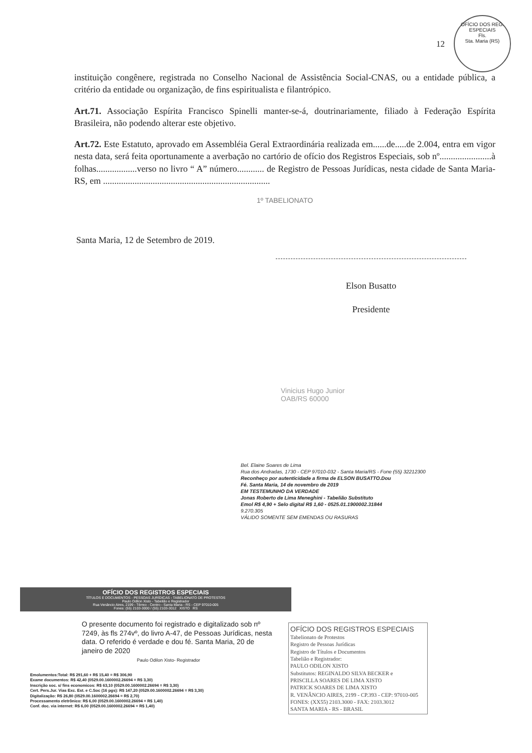OFÍCIO DOS REG. ESPECIAIS
Fls.
Sta. Maria (RS)
12
instituição congênere, registrada no Conselho Nacional de Assistência Social-CNAS, ou a entidade pública, a critério da entidade ou organização, de fins espiritualista e filantrópico.
Art.71. Associação Espírita Francisco Spinelli manter-se-á, doutrinariamente, filiado à Federação Espírita Brasileira, não podendo alterar este objetivo.
Art.72. Este Estatuto, aprovado em Assembléia Geral Extraordinária realizada em......de.....de 2.004, entra em vigor nesta data, será feita oportunamente a averbação no cartório de ofício dos Registros Especiais, sob nº.......................à folhas..................verso no livro “ A” número............ de Registro de Pessoas Jurídicas, nesta cidade de Santa Maria-RS, em ..........................................................................
1º TABELIONATO
Santa Maria, 12 de Setembro de 2019.
Elson Busatto
Presidente
Vinicius Hugo Junior
OAB/RS 60000
Bel. Elaine Soares de Lima
Rua dos Andradas, 1730 - CEP 97010-032 - Santa Maria/RS - Fone (55) 32212300
Reconheço por autenticidade a firma de ELSON BUSATTO.Dou
Fé. Santa Maria, 14 de novembro de 2019
EM TESTEMUNHO DA VERDADE
Jonas Roberto de Lima Meneghini - Tabelião Substituto
Emol R$ 4,90 + Selo digital R$ 1,60 - 0525.01.1900002.31844
9.270.305
VÁLIDO SOMENTE SEM EMENDAS OU RASURAS
OFÍCIO DOS REGISTROS ESPECIAIS
TÍTULOS E DOCUMENTOS - PESSOAS JURÍDICAS - TABELIONATO DE PROTESTOS
Paulo Odilon Xisto - Tabelião e Registrador
Rua Venâncio Aires, 2199 - Térreo - Centro - Santa Maria - RS - CEP 97010-005
Fones: (55) 2103-3000 / (55) 2103-3012 XISTO RS
O presente documento foi registrado e digitalizado sob nº 7249, às fls 274vº, do livro A-47, de Pessoas Jurídicas, nesta data. O referido é verdade e dou fé. Santa Maria, 20 de janeiro de 2020
Paulo Odilon Xisto- Registrador
Emolumentos:Total: R$ 291,60 + R$ 15,40 = R$ 306,90
Exame documentos: R$ 42,40 (0529.00.1600002.26694 = R$ 3,30)
Inscrição soc. s/ fins economicos: R$ 63,10 (0529.00.1600002.26694 = R$ 3,30)
Cert. Pers.Jur. Vias Exc. Est. e C.Soc (16 pgs): R$ 147,20 (0529.00.1600002.26694 = R$ 3,30)
Digitalização: R$ 26,80 (0529.00.1600002.26694 = R$ 2,70)
Processamento eletrônico: R$ 6,00 (0529.00.1600002.26694 = R$ 1,40)
Conf. doc. via internet: R$ 6,00 (0529.00.1600002.26694 = R$ 1,40)
OFÍCIO DOS REGISTROS ESPECIAIS
Tabelionato de Protestos
Registro de Pessoas Jurídicas
Registro de Títulos e Documentos
Tabelião e Registrador:
PAULO ODILON XISTO
Substitutos: REGINALDO SILVA BECKER e
PRISCILLA SOARES DE LIMA XISTO
PATRICK SOARES DE LIMA XISTO
R. VENÂNCIO AIRES, 2199 - CP.393 - CEP: 97010-005
FONES: (XX55) 2103.3000 - FAX: 2103.3012
SANTA MARIA - RS - BRASIL